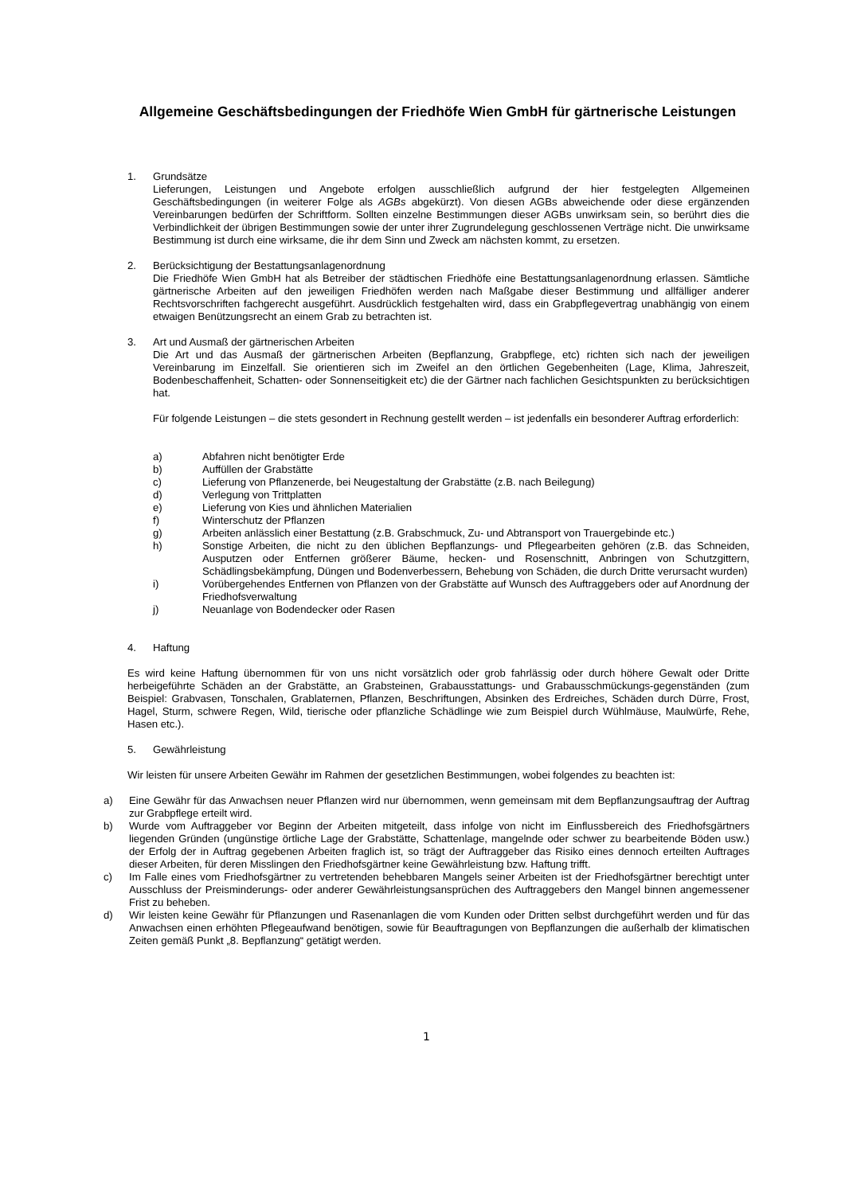Allgemeine Geschäftsbedingungen der Friedhöfe Wien GmbH für gärtnerische Leistungen
1. Grundsätze
Lieferungen, Leistungen und Angebote erfolgen ausschließlich aufgrund der hier festgelegten Allgemeinen Geschäftsbedingungen (in weiterer Folge als AGBs abgekürzt). Von diesen AGBs abweichende oder diese ergänzenden Vereinbarungen bedürfen der Schriftform. Sollten einzelne Bestimmungen dieser AGBs unwirksam sein, so berührt dies die Verbindlichkeit der übrigen Bestimmungen sowie der unter ihrer Zugrundelegung geschlossenen Verträge nicht. Die unwirksame Bestimmung ist durch eine wirksame, die ihr dem Sinn und Zweck am nächsten kommt, zu ersetzen.
2. Berücksichtigung der Bestattungsanlagenordnung
Die Friedhöfe Wien GmbH hat als Betreiber der städtischen Friedhöfe eine Bestattungsanlagenordnung erlassen. Sämtliche gärtnerische Arbeiten auf den jeweiligen Friedhöfen werden nach Maßgabe dieser Bestimmung und allfälliger anderer Rechtsvorschriften fachgerecht ausgeführt. Ausdrücklich festgehalten wird, dass ein Grabpflegevertrag unabhängig von einem etwaigen Benützungsrecht an einem Grab zu betrachten ist.
3. Art und Ausmaß der gärtnerischen Arbeiten
Die Art und das Ausmaß der gärtnerischen Arbeiten (Bepflanzung, Grabpflege, etc) richten sich nach der jeweiligen Vereinbarung im Einzelfall. Sie orientieren sich im Zweifel an den örtlichen Gegebenheiten (Lage, Klima, Jahreszeit, Bodenbeschaffenheit, Schatten- oder Sonnenseitigkeit etc) die der Gärtner nach fachlichen Gesichtspunkten zu berücksichtigen hat.
Für folgende Leistungen – die stets gesondert in Rechnung gestellt werden – ist jedenfalls ein besonderer Auftrag erforderlich:
a) Abfahren nicht benötigter Erde
b) Auffüllen der Grabstätte
c) Lieferung von Pflanzenerde, bei Neugestaltung der Grabstätte (z.B. nach Beilegung)
d) Verlegung von Trittplatten
e) Lieferung von Kies und ähnlichen Materialien
f) Winterschutz der Pflanzen
g) Arbeiten anlässlich einer Bestattung (z.B. Grabschmuck, Zu- und Abtransport von Trauergebinde etc.)
h) Sonstige Arbeiten, die nicht zu den üblichen Bepflanzungs- und Pflegearbeiten gehören (z.B. das Schneiden, Ausputzen oder Entfernen größerer Bäume, hecken- und Rosenschnitt, Anbringen von Schutzgittern, Schädlingsbekämpfung, Düngen und Bodenverbessern, Behebung von Schäden, die durch Dritte verursacht wurden)
i) Vorübergehendes Entfernen von Pflanzen von der Grabstätte auf Wunsch des Auftraggebers oder auf Anordnung der Friedhofsverwaltung
j) Neuanlage von Bodendecker oder Rasen
4. Haftung
Es wird keine Haftung übernommen für von uns nicht vorsätzlich oder grob fahrlässig oder durch höhere Gewalt oder Dritte herbeigeführte Schäden an der Grabstätte, an Grabsteinen, Grabausstattungs- und Grabausschmückungs-gegenständen (zum Beispiel: Grabvasen, Tonschalen, Grablaternen, Pflanzen, Beschriftungen, Absinken des Erdreiches, Schäden durch Dürre, Frost, Hagel, Sturm, schwere Regen, Wild, tierische oder pflanzliche Schädlinge wie zum Beispiel durch Wühlmäuse, Maulwürfe, Rehe, Hasen etc.).
5. Gewährleistung
Wir leisten für unsere Arbeiten Gewähr im Rahmen der gesetzlichen Bestimmungen, wobei folgendes zu beachten ist:
a) Eine Gewähr für das Anwachsen neuer Pflanzen wird nur übernommen, wenn gemeinsam mit dem Bepflanzungsauftrag der Auftrag zur Grabpflege erteilt wird.
b) Wurde vom Auftraggeber vor Beginn der Arbeiten mitgeteilt, dass infolge von nicht im Einflussbereich des Friedhofsgärtners liegenden Gründen (ungünstige örtliche Lage der Grabstätte, Schattenlage, mangelnde oder schwer zu bearbeitende Böden usw.) der Erfolg der in Auftrag gegebenen Arbeiten fraglich ist, so trägt der Auftraggeber das Risiko eines dennoch erteilten Auftrages dieser Arbeiten, für deren Misslingen den Friedhofsgärtner keine Gewährleistung bzw. Haftung trifft.
c) Im Falle eines vom Friedhofsgärtner zu vertretenden behebbaren Mangels seiner Arbeiten ist der Friedhofsgärtner berechtigt unter Ausschluss der Preisminderungs- oder anderer Gewährleistungsansprüchen des Auftraggebers den Mangel binnen angemessener Frist zu beheben.
d) Wir leisten keine Gewähr für Pflanzungen und Rasenanlagen die vom Kunden oder Dritten selbst durchgeführt werden und für das Anwachsen einen erhöhten Pflegeaufwand benötigen, sowie für Beauftragungen von Bepflanzungen die außerhalb der klimatischen Zeiten gemäß Punkt „8. Bepflanzung“ getätigt werden.
1